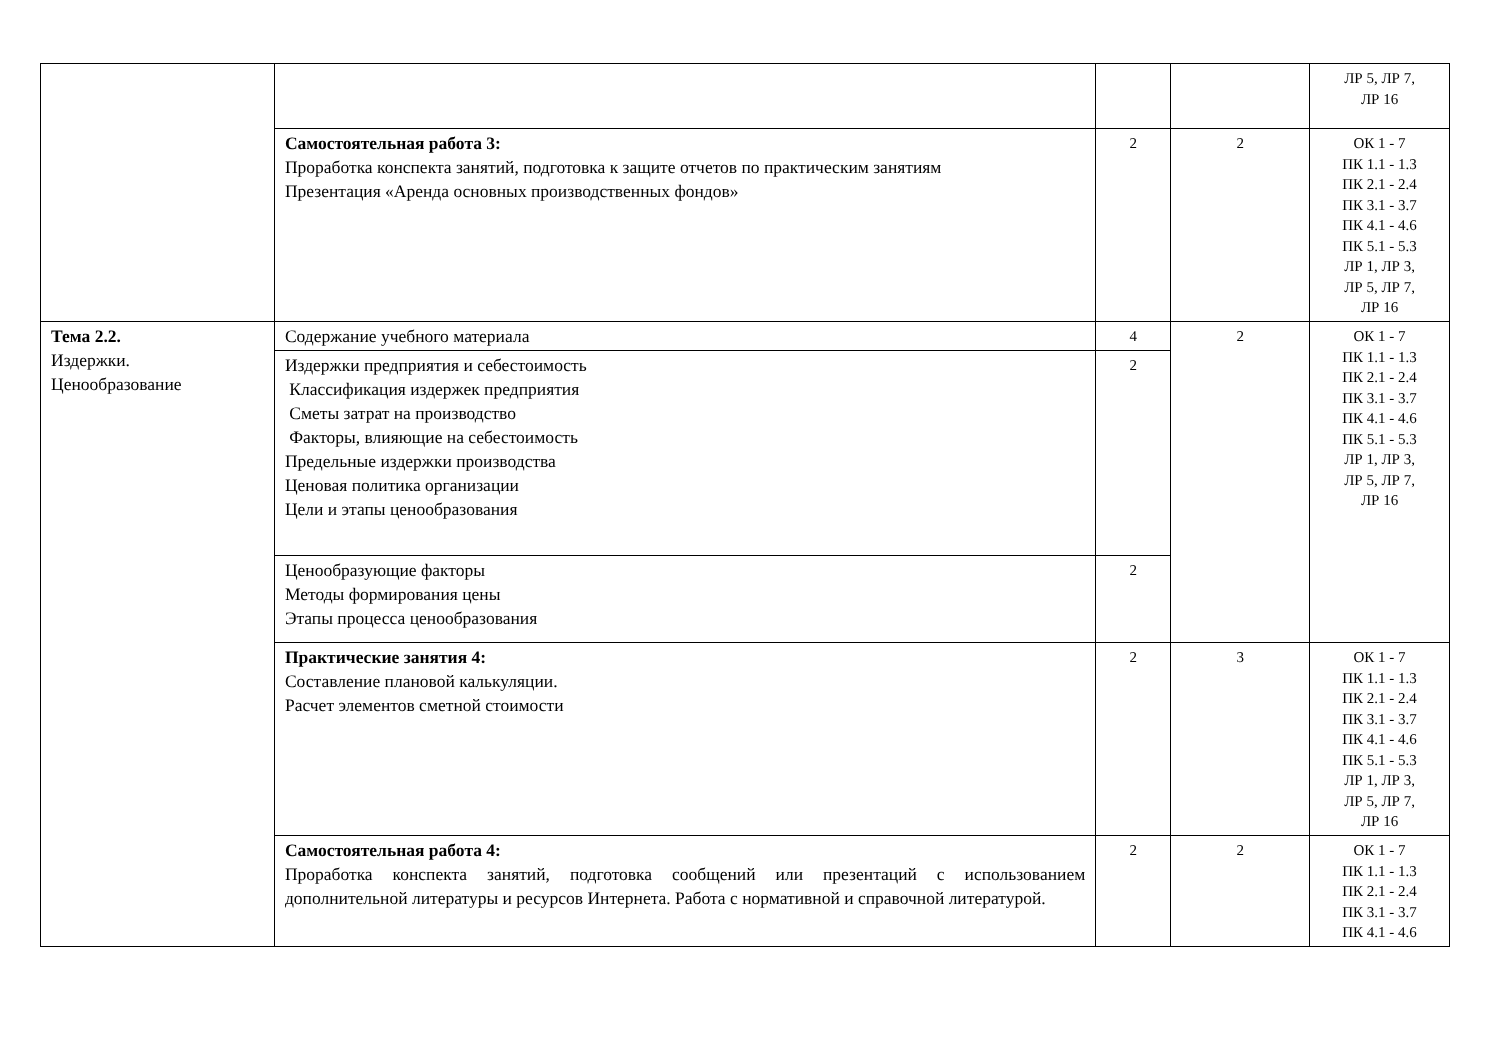| | | | | ЛР 5, ЛР 7, ЛР 16 |
| | Самостоятельная работа 3: Проработка конспекта занятий, подготовка к защите отчетов по практическим занятиям Презентация «Аренда основных производственных фондов» | 2 | 2 | ОК 1 - 7 ПК 1.1 - 1.3 ПК 2.1 - 2.4 ПК 3.1 - 3.7 ПК 4.1 - 4.6 ПК 5.1 - 5.3 ЛР 1, ЛР 3, ЛР 5, ЛР 7, ЛР 16 |
| Тема 2.2. Издержки. Ценообразование | Содержание учебного материала | 4 | 2 | ОК 1 - 7 ПК 1.1 - 1.3 ПК 2.1 - 2.4 ПК 3.1 - 3.7 ПК 4.1 - 4.6 ПК 5.1 - 5.3 ЛР 1, ЛР 3, ЛР 5, ЛР 7, ЛР 16 |
| | Издержки предприятия и себестоимость Классификация издержек предприятия Сметы затрат на производство Факторы, влияющие на себестоимость Предельные издержки производства Ценовая политика организации Цели и этапы ценообразования | 2 | | |
| | Ценообразующие факторы Методы формирования цены Этапы процесса ценообразования | 2 | | |
| | Практические занятия 4: Составление плановой калькуляции. Расчет элементов сметной стоимости | 2 | 3 | ОК 1 - 7 ПК 1.1 - 1.3 ПК 2.1 - 2.4 ПК 3.1 - 3.7 ПК 4.1 - 4.6 ПК 5.1 - 5.3 ЛР 1, ЛР 3, ЛР 5, ЛР 7, ЛР 16 |
| | Самостоятельная работа 4: Проработка конспекта занятий, подготовка сообщений или презентаций с использованием дополнительной литературы и ресурсов Интернета. Работа с нормативной и справочной литературой. | 2 | 2 | ОК 1 - 7 ПК 1.1 - 1.3 ПК 2.1 - 2.4 ПК 3.1 - 3.7 ПК 4.1 - 4.6 |